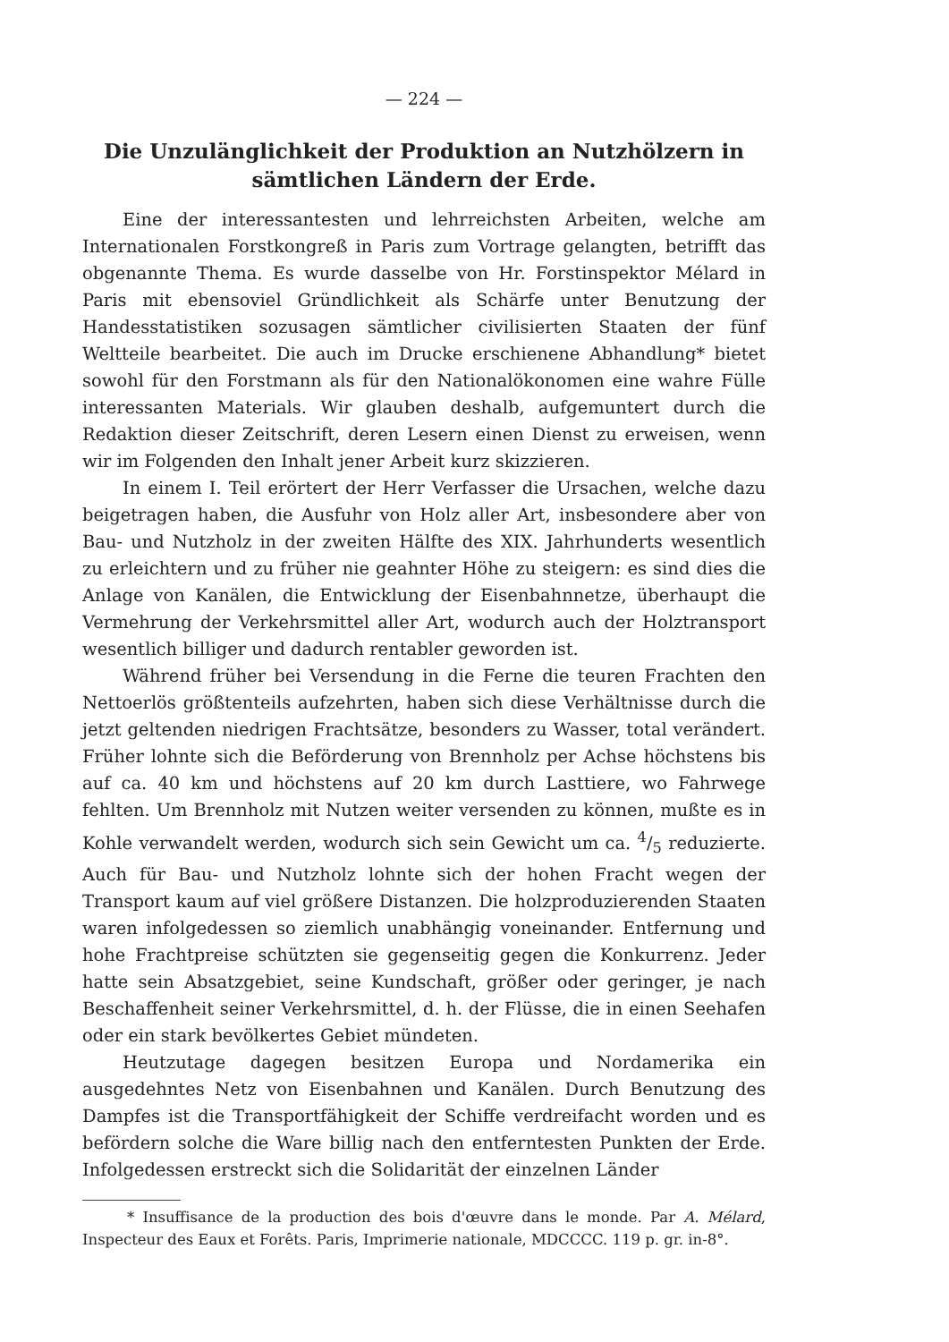— 224 —
Die Unzulänglichkeit der Produktion an Nutzhölzern in sämtlichen Ländern der Erde.
Eine der interessantesten und lehrreichsten Arbeiten, welche am Internationalen Forstkongreß in Paris zum Vortrage gelangten, betrifft das obgenannte Thema. Es wurde dasselbe von Hr. Forstinspektor Mélard in Paris mit ebensoviel Gründlichkeit als Schärfe unter Benutzung der Handesstatistiken sozusagen sämtlicher civilisierten Staaten der fünf Weltteile bearbeitet. Die auch im Drucke erschienene Abhandlung* bietet sowohl für den Forstmann als für den Nationalökonomen eine wahre Fülle interessanten Materials. Wir glauben deshalb, aufgemuntert durch die Redaktion dieser Zeitschrift, deren Lesern einen Dienst zu erweisen, wenn wir im Folgenden den Inhalt jener Arbeit kurz skizzieren.
In einem I. Teil erörtert der Herr Verfasser die Ursachen, welche dazu beigetragen haben, die Ausfuhr von Holz aller Art, insbesondere aber von Bau- und Nutzholz in der zweiten Hälfte des XIX. Jahrhunderts wesentlich zu erleichtern und zu früher nie geahnter Höhe zu steigern: es sind dies die Anlage von Kanälen, die Entwicklung der Eisenbahnnetze, überhaupt die Vermehrung der Verkehrsmittel aller Art, wodurch auch der Holztransport wesentlich billiger und dadurch rentabler geworden ist.
Während früher bei Versendung in die Ferne die teuren Frachten den Nettoerlös größtenteils aufzehrten, haben sich diese Verhältnisse durch die jetzt geltenden niedrigen Frachtsätze, besonders zu Wasser, total verändert. Früher lohnte sich die Beförderung von Brennholz per Achse höchstens bis auf ca. 40 km und höchstens auf 20 km durch Lasttiere, wo Fahrwege fehlten. Um Brennholz mit Nutzen weiter versenden zu können, mußte es in Kohle verwandelt werden, wodurch sich sein Gewicht um ca. 4/5 reduzierte. Auch für Bau- und Nutzholz lohnte sich der hohen Fracht wegen der Transport kaum auf viel größere Distanzen. Die holzproduzierenden Staaten waren infolgedessen so ziemlich unabhängig voneinander. Entfernung und hohe Frachtpreise schützten sie gegenseitig gegen die Konkurrenz. Jeder hatte sein Absatzgebiet, seine Kundschaft, größer oder geringer, je nach Beschaffenheit seiner Verkehrsmittel, d. h. der Flüsse, die in einen Seehafen oder ein stark bevölkertes Gebiet mündeten.
Heutzutage dagegen besitzen Europa und Nordamerika ein ausgedehntes Netz von Eisenbahnen und Kanälen. Durch Benutzung des Dampfes ist die Transportfähigkeit der Schiffe verdreifacht worden und es befördern solche die Ware billig nach den entferntesten Punkten der Erde. Infolgedessen erstreckt sich die Solidarität der einzelnen Länder
* Insuffisance de la production des bois d'œuvre dans le monde. Par A. Mélard, Inspecteur des Eaux et Forêts. Paris, Imprimerie nationale, MDCCCC. 119 p. gr. in-8°.